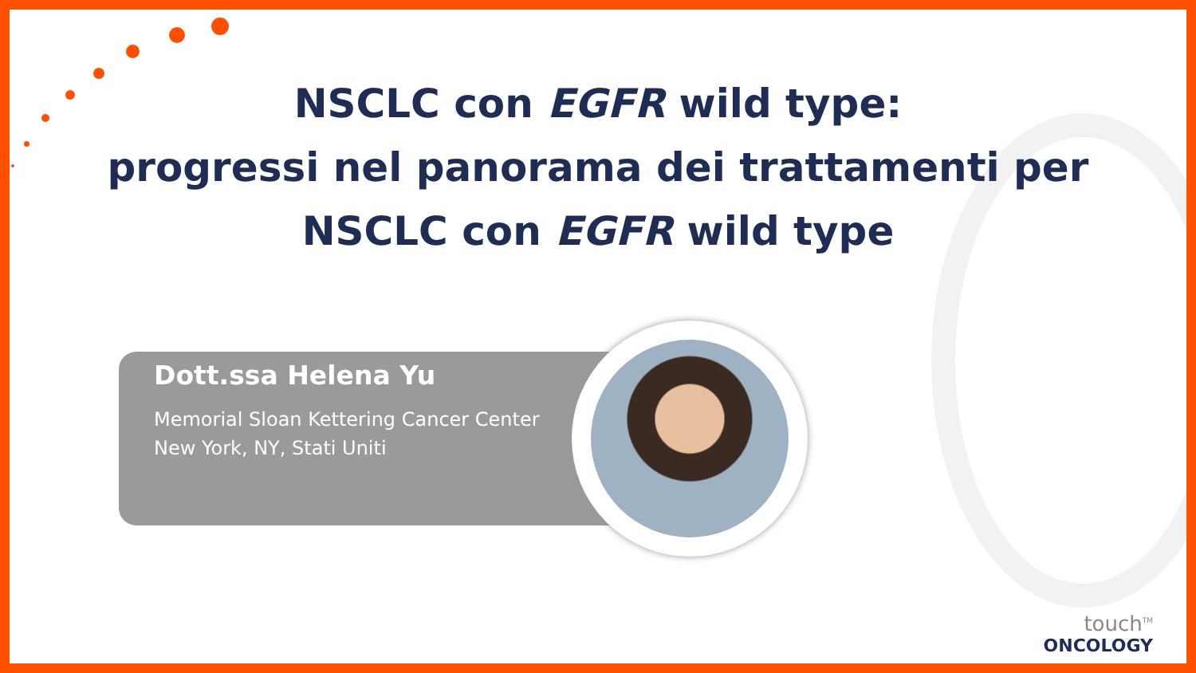NSCLC con EGFR wild type:
progressi nel panorama dei trattamenti per
NSCLC con EGFR wild type
Dott.ssa Helena Yu
Memorial Sloan Kettering Cancer Center
New York, NY, Stati Uniti
touch<sup>TM</sup>
ONCOLOGY